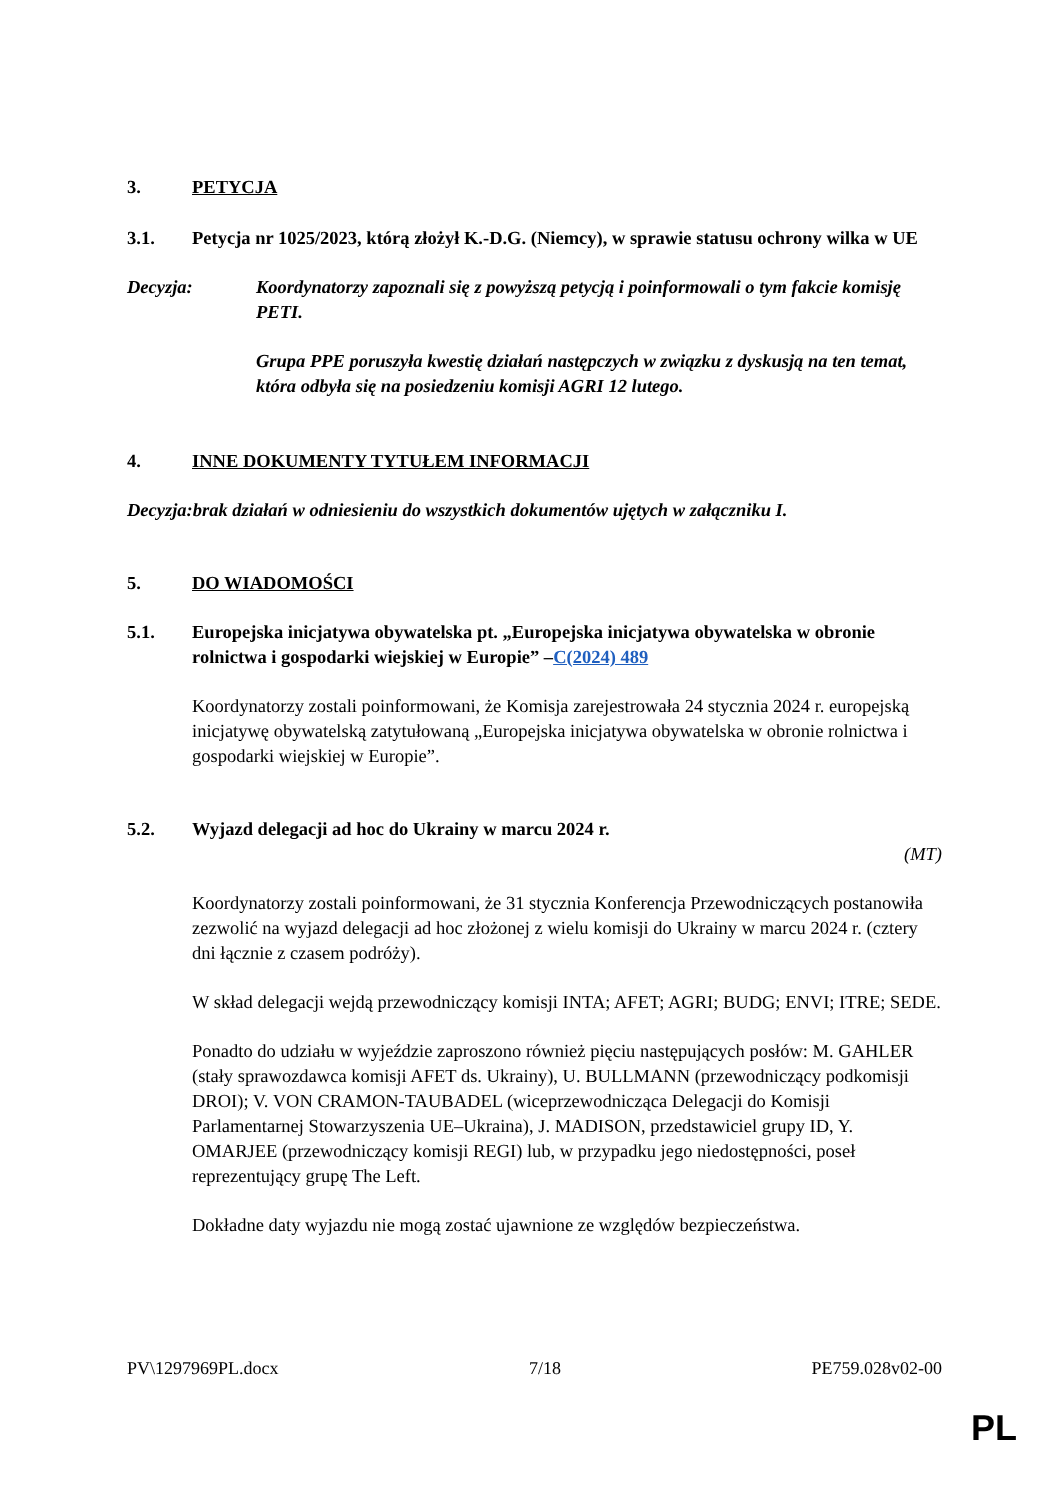3. PETYCJA
3.1. Petycja nr 1025/2023, którą złożył K.-D.G. (Niemcy), w sprawie statusu ochrony wilka w UE
Decyzja: Koordynatorzy zapoznali się z powyższą petycją i poinformowali o tym fakcie komisję PETI.
Grupa PPE poruszyła kwestię działań następczych w związku z dyskusją na ten temat, która odbyła się na posiedzeniu komisji AGRI 12 lutego.
4. INNE DOKUMENTY TYTUŁEM INFORMACJI
Decyzja:brak działań w odniesieniu do wszystkich dokumentów ujętych w załączniku I.
5. DO WIADOMOŚCI
5.1. Europejska inicjatywa obywatelska pt. „Europejska inicjatywa obywatelska w obronie rolnictwa i gospodarki wiejskiej w Europie” –C(2024) 489
Koordynatorzy zostali poinformowani, że Komisja zarejestrowała 24 stycznia 2024 r. europejską inicjatywę obywatelską zatytułowaną „Europejska inicjatywa obywatelska w obronie rolnictwa i gospodarki wiejskiej w Europie”.
5.2. Wyjazd delegacji ad hoc do Ukrainy w marcu 2024 r.
(MT)
Koordynatorzy zostali poinformowani, że 31 stycznia Konferencja Przewodniczących postanowiła zezwolić na wyjazd delegacji ad hoc złożonej z wielu komisji do Ukrainy w marcu 2024 r. (cztery dni łącznie z czasem podróży).
W skład delegacji wejdą przewodniczący komisji INTA; AFET; AGRI; BUDG; ENVI; ITRE; SEDE.
Ponadto do udziału w wyjeździe zaproszono również pięciu następujących posłów: M. GAHLER (stały sprawozdawca komisji AFET ds. Ukrainy), U. BULLMANN (przewodniczący podkomisji DROI); V. VON CRAMON-TAUBADEL (wiceprzewodnicząca Delegacji do Komisji Parlamentarnej Stowarzyszenia UE–Ukraina), J. MADISON, przedstawiciel grupy ID, Y. OMARJEE (przewodniczący komisji REGI) lub, w przypadku jego niedostępności, poseł reprezentujący grupę The Left.
Dokładne daty wyjazdu nie mogą zostać ujawnione ze względów bezpieczeństwa.
PV\1297969PL.docx 7/18 PE759.028v02-00
PL